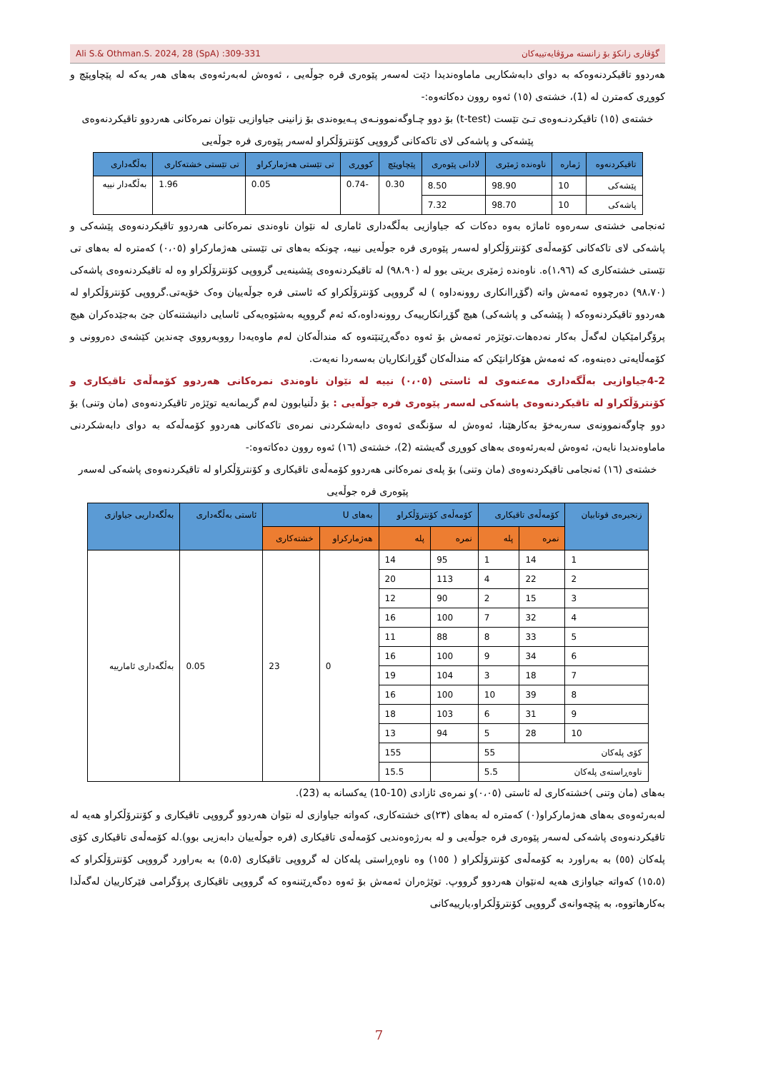Ali S.& Othman.S. 2024, 28 (SpA) :309-331 گۆڤاری زانکۆ بۆ زانستە مرۆڤایەتییەکان
هەردوو تاقیکردنەوەکە بە دوای دابەشکاریی ماماوەندیدا دێت لەسەر پێوەری فرە جوڵەیی ، ئەوەش لەبەرئەوەی بەهای هەر یەکە لە پێچاوپێچ و کووڕی کەمترن لە (1)، خشتەی (١٥) ئەوە روون دەکاتەوە:-
خشتەی (١٥) تاقیکردنـەوەی تـێ تێست (t-test) بۆ دوو چـاوگەنموونـەی پـەیوەندی بۆ زانینی جیاوازیی نێوان نمرەکانی هەردوو تاقیکردنەوەی پێشەکی و پاشەکی لای تاکەکانی گرووپی کۆنترۆڵکراو لەسەر پێوەری فرە جوڵەیی
| تاقیکردنەوە | ژمارە | ناوەندە ژمێری | لادانی پێوەری | پێچاوپێچ | کووڕی | تی تێستی هەژمارکراو | تی تێستی خشتەکاری | بەڵگەداری |
| --- | --- | --- | --- | --- | --- | --- | --- | --- |
| پێشەکی | 10 | 98.90 | 8.50 | 0.30 | -0.74 | 0.05 | 1.96 | بەڵگەدار نییە |
| پاشەکی | 10 | 98.70 | 7.32 | | | | | |
ئەنجامی خشتەی سەرەوە ئاماژە بەوە دەکات کە جیاوازیی بەڵگەداری ئاماری لە نێوان ناوەندی نمرەکانی هەردوو تاقیکردنەوەی پێشەکی و پاشەکی لای تاکەکانی کۆمەڵەی کۆنترۆڵکراو لەسەر پێوەری فرە جوڵەیی نییە، چونکە بەهای تی تێستی هەژمارکراو (٠،٠٥) کەمترە لە بەهای تی تێستی خشتەکاری کە (١،٩٦)ە. ناوەندە ژمێری بریتی بوو لە (٩٨،٩٠) لە تاقیکردنەوەی پێشینەیی گرووپی کۆنترۆڵکراو وە لە تاقیکردنەوەی پاشەکی (٩٨،٧٠) دەرچووە ئەمەش واتە (گۆڕاانکاری روونەداوە ) لە گرووپی کۆنترۆڵکراو کە ئاستی فرە جوڵەییان وەک خۆیەتی.گرووپی کۆنترۆڵکراو لە هەردوو تاقیکردنەوەکە ( پێشەکی و پاشەکی) هیچ گۆڕانکارییەک روونەداوە،کە ئەم گرووپە بەشێوەیەکی ئاسایی دانیشتنەکان جێ بەجێدەکران هیچ پرۆگرامێکیان لەگەڵ بەکار نەدەهات.توێژەر ئەمەش بۆ ئەوە دەگەڕێنێتەوە کە منداڵەکان لەم ماوەیەدا رووبەرووی چەندین کێشەی دەروونی و کۆمەڵایەتی دەبنەوە، کە ئەمەش هۆکارانێکن کە منداڵەکان گۆڕانکاریان بەسەردا نەیەت.
4-2جیاوازیی بەڵگەداری مەعنەوی لە ئاستی (٠،٠٥) نییە لە نێوان ناوەندی نمرەکانی هەردوو کۆمەڵەی تاقیکاری و کۆنترۆڵکراو لە تاقیکردنەوەی پاشەکی لەسەر پێوەری فرە جوڵەیی : بۆ دڵنیابوون لەم گریمانەیە توێژەر تاقیکردنەوەی (مان وتنی) بۆ دوو چاوگەنموونەی سەربەخۆ بەکارهێنا، ئەوەش لە سۆنگەی ئەوەی دابەشکردنی نمرەی تاکەکانی هەردوو کۆمەڵەکە بە دوای دابەشکردنی ماماوەندیدا نایەن، ئەوەش لەبەرئەوەی بەهای کووڕی گەیشتە (2)، خشتەی (١٦) ئەوە روون دەکاتەوە:-
خشتەی (١٦) ئەنجامی تاقیکردنەوەی (مان وتنی) بۆ پلەی نمرەکانی هەردوو کۆمەڵەی تاقیکاری و کۆنترۆڵکراو لە تاقیکردنەوەی پاشەکی لەسەر پێوەری فرە جوڵەیی
| زنجیرەی قوتابیان | کۆمەڵەی تاقیکاری | | کۆمەڵەی کۆنترۆڵکراو | | بەهای U | | ئاستی بەڵگەداری | بەڵگەداریی جیاوازی |
| --- | --- | --- | --- | --- | --- | --- | --- | --- |
| | نمرە | پلە | نمرە | پلە | هەژمارکراو | خشتەکاری | | |
| 1 | 14 | 1 | 95 | 14 | 0 | 23 | 0.05 | بەڵگەداری ئامارییە |
| 2 | 22 | 4 | 113 | 20 | | | | |
| 3 | 15 | 2 | 90 | 12 | | | | |
| 4 | 32 | 7 | 100 | 16 | | | | |
| 5 | 33 | 8 | 88 | 11 | | | | |
| 6 | 34 | 9 | 100 | 16 | | | | |
| 7 | 18 | 3 | 104 | 19 | | | | |
| 8 | 39 | 10 | 100 | 16 | | | | |
| 9 | 31 | 6 | 103 | 18 | | | | |
| 10 | 28 | 5 | 94 | 13 | | | | |
| کۆی پلەکان | | 55 | | 155 | | | | |
| ناوەڕاستەی پلەکان | | 5.5 | | 15.5 | | | | |
بەهای (مان وتنی )خشتەکاری لە ئاستی (٠،٠٥)و نمرەی ئازادی (10-10) یەکسانە بە (23).
لەبەرئەوەی بەهای هەژمارکراو(٠) کەمترە لە بەهای (٢٣)ی خشتەکاری، کەواتە جیاوازی لە نێوان هەردوو گرووپی تاقیکاری و کۆنترۆڵکراو هەیە لە تاقیکردنەوەی پاشەکی لەسەر پێوەری فرە جوڵەیی و لە بەرژەوەندیی کۆمەڵەی تاقیکاری (فرە جوڵەییان دابەزیی بوو).لە کۆمەڵەی تاقیکاری کۆی پلەکان (٥٥) بە بەراورد بە کۆمەڵەی کۆنترۆڵکراو ( ١٥٥) وە ناوەڕاستی پلەکان لە گرووپی تاقیکاری (٥،٥) بە بەراورد گرووپی کۆنترۆڵکراو کە (١٥،٥) کەواتە جیاوازی هەیە لەنێوان هەردوو گرووپ. توێژەران ئەمەش بۆ ئەوە دەگەڕێننەوە کە گرووپی تاقیکاری پرۆگرامی فێرکارییان لەگەڵدا بەکارهاتووە، بە پێچەوانەی گرووپی کۆنترۆڵکراو،یارییەکانی
7